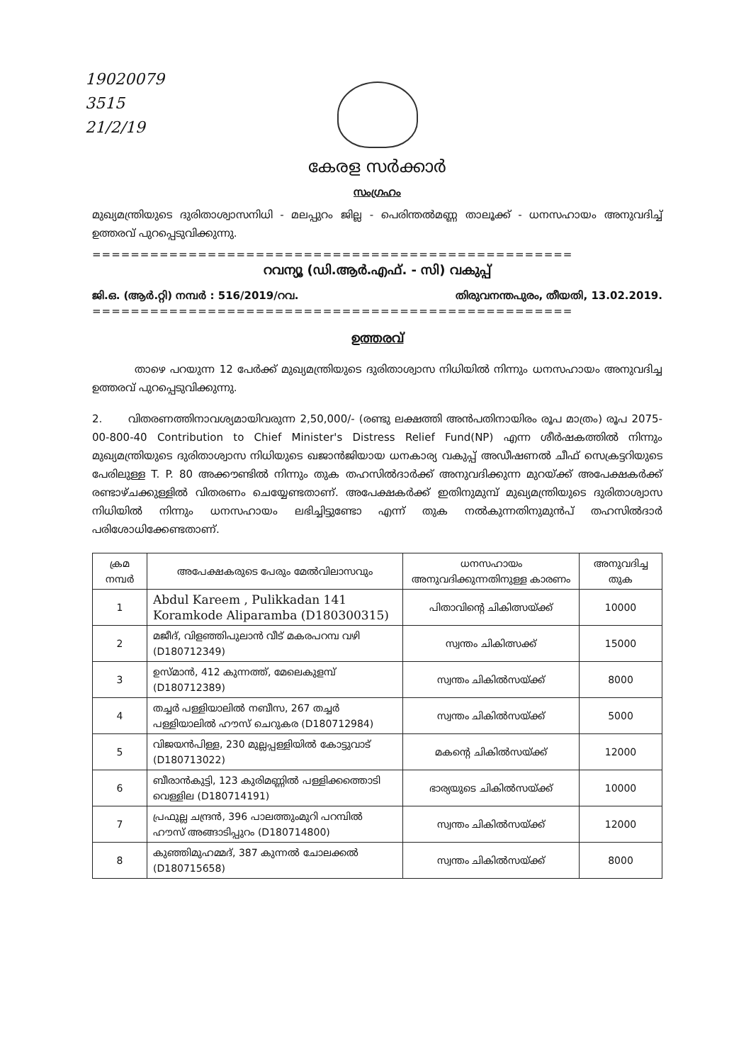19020079
3515
21/2/19
കേരള സർക്കാർ
സംഗ്രഹം
മുഖ്യമന്ത്രിയുടെ ദുരിതാശ്വാസനിധി - മലപ്പുറം ജില്ല - പെരിന്തൽമണ്ണ താലൂക്ക് - ധനസഹായം അനുവദിച്ച് ഉത്തരവ് പുറപ്പെടുവിക്കുന്നു.
==================================================
റവന്യൂ (ഡി.ആർ.എഫ്. - സി) വകുപ്പ്
ജി.ഒ. (ആർ.റ്റി) നമ്പർ : 516/2019/റവ. തിരുവനന്തപുരം, തീയതി, 13.02.2019.
==================================================
ഉത്തരവ്
താഴെ പറയുന്ന 12 പേർക്ക് മുഖ്യമന്ത്രിയുടെ ദുരിതാശ്വാസ നിധിയിൽ നിന്നും ധനസഹായം അനുവദിച്ച ഉത്തരവ് പുറപ്പെടുവിക്കുന്നു.
2. വിതരണത്തിനാവശ്യമായിവരുന്ന 2,50,000/- (രണ്ടു ലക്ഷത്തി അൻപതിനായിരം രൂപ മാത്രം) രൂപ 2075-00-800-40 Contribution to Chief Minister's Distress Relief Fund(NP) എന്ന ശീർഷകത്തിൽ നിന്നും മുഖ്യമന്ത്രിയുടെ ദുരിതാശ്വാസ നിധിയുടെ ഖജാൻജിയായ ധനകാര്യ വകുപ്പ് അഡീഷണൽ ചീഫ് സെക്രട്ടറിയുടെ പേരിലുള്ള T. P. 80 അക്കൗണ്ടിൽ നിന്നും തുക തഹസിൽദാർക്ക് അനുവദിക്കുന്ന മുറയ്ക്ക് അപേക്ഷകർക്ക് രണ്ടാഴ്ചക്കുള്ളിൽ വിതരണം ചെയ്യേണ്ടതാണ്. അപേക്ഷകർക്ക് ഇതിനുമുമ്പ് മുഖ്യമന്ത്രിയുടെ ദുരിതാശ്വാസ നിധിയിൽ നിന്നും ധനസഹായം ലഭിച്ചിട്ടുണ്ടോ എന്ന് തുക നൽകുന്നതിനുമുൻപ് തഹസിൽദാർ പരിശോധിക്കേണ്ടതാണ്.
| ക്രമ നമ്പർ | അപേക്ഷകരുടെ പേരും മേൽവിലാസവും | ധനസഹായം അനുവദിക്കുന്നതിനുള്ള കാരണം | അനുവദിച്ച തുക |
| --- | --- | --- | --- |
| 1 | Abdul Kareem , Pulikkadan 141 Koramkode Aliparamba (D180300315) | പിതാവിന്റെ ചികിത്സയ്ക്ക് | 10000 |
| 2 | മജീദ്, വിളഞ്ഞിപുലാൻ വീട് മകരപറമ്പ വഴി (D180712349) | സ്വന്തം ചികിത്സക്ക് | 15000 |
| 3 | ഉസ്മാൻ, 412 കുന്നത്ത്, മേലെകുളമ്പ് (D180712389) | സ്വന്തം ചികിൽസയ്ക്ക് | 8000 |
| 4 | തച്ചർ പള്ളിയാലിൽ നബീസ, 267 തച്ചർ പള്ളിയാലിൽ ഹൗസ് ചെറുകര (D180712984) | സ്വന്തം ചികിൽസയ്ക്ക് | 5000 |
| 5 | വിജയൻപിള്ള, 230 മുല്ലപ്പള്ളിയിൽ കോട്ടുവാട് (D180713022) | മകന്റെ ചികിൽസയ്ക്ക് | 12000 |
| 6 | ബീരാൻകുട്ടി, 123 കുരിമണ്ണിൽ പള്ളിക്കത്തൊടി വെള്ളില (D180714191) | ഭാര്യയുടെ ചികിൽസയ്ക്ക് | 10000 |
| 7 | പ്രഫുല്ല ചന്ദ്രൻ, 396 പാലത്തുംമുറി പറമ്പിൽ ഹൗസ് അങ്ങാടിപ്പുറം (D180714800) | സ്വന്തം ചികിൽസയ്ക്ക് | 12000 |
| 8 | കുഞ്ഞിമുഹമ്മദ്, 387 കുന്നൽ ചോലക്കൽ (D180715658) | സ്വന്തം ചികിൽസയ്ക്ക് | 8000 |